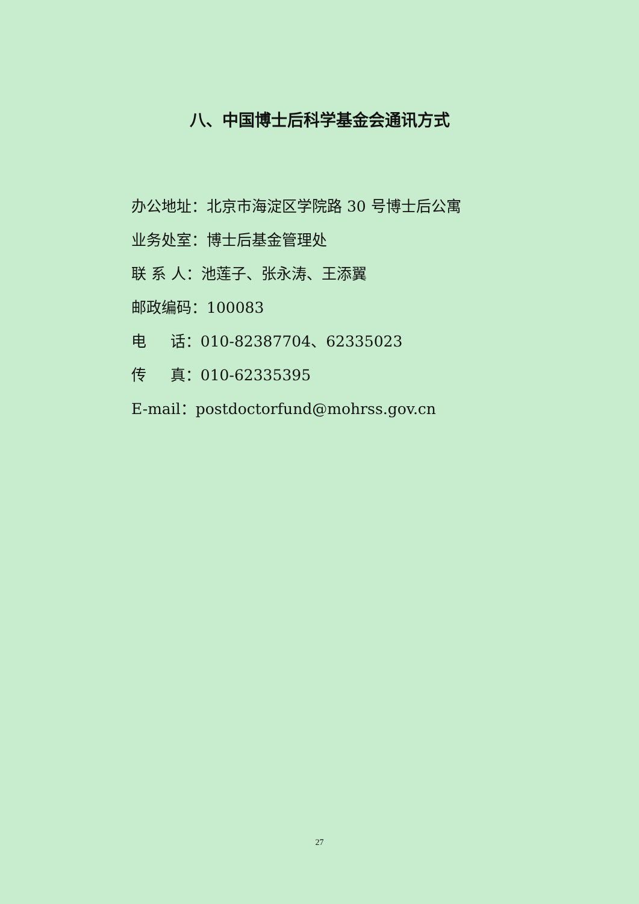八、中国博士后科学基金会通讯方式
办公地址：北京市海淀区学院路 30 号博士后公寓
业务处室：博士后基金管理处
联 系 人：池莲子、张永涛、王添翼
邮政编码：100083
电 话：010-82387704、62335023
传 真：010-62335395
E-mail：postdoctorfund@mohrss.gov.cn
27